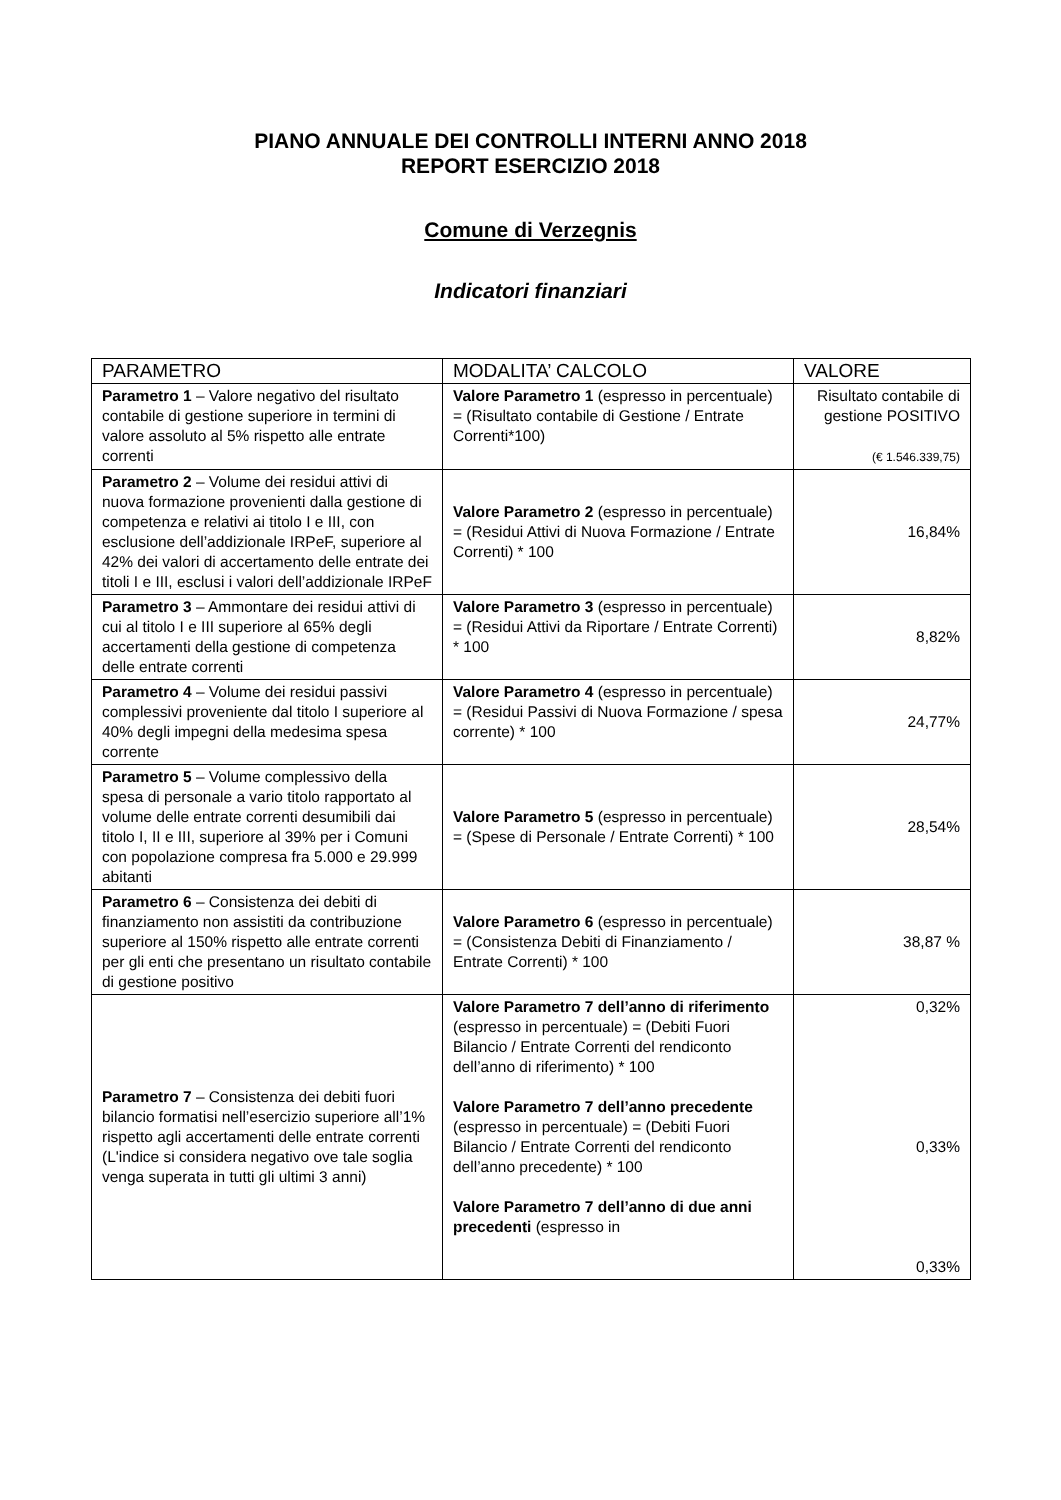PIANO ANNUALE DEI CONTROLLI INTERNI ANNO 2018
REPORT ESERCIZIO 2018
Comune di Verzegnis
Indicatori finanziari
| PARAMETRO | MODALITA’ CALCOLO | VALORE |
| --- | --- | --- |
| Parametro 1 – Valore negativo del risultato contabile di gestione superiore in termini di valore assoluto al 5% rispetto alle entrate correnti | Valore Parametro 1 (espresso in percentuale) = (Risultato contabile di Gestione / Entrate Correnti*100) | Risultato contabile di gestione POSITIVO (€ 1.546.339,75) |
| Parametro 2 – Volume dei residui attivi di nuova formazione provenienti dalla gestione di competenza e relativi ai titolo I e III, con esclusione dell’addizionale IRPeF, superiore al 42% dei valori di accertamento delle entrate dei titoli I e III, esclusi i valori dell’addizionale IRPeF | Valore Parametro 2 (espresso in percentuale) = (Residui Attivi di Nuova Formazione / Entrate Correnti) * 100 | 16,84% |
| Parametro 3 – Ammontare dei residui attivi di cui al titolo I e III superiore al 65% degli accertamenti della gestione di competenza delle entrate correnti | Valore Parametro 3 (espresso in percentuale) = (Residui Attivi da Riportare / Entrate Correnti) * 100 | 8,82% |
| Parametro 4 – Volume dei residui passivi complessivi proveniente dal titolo I superiore al 40% degli impegni della medesima spesa corrente | Valore Parametro 4 (espresso in percentuale) = (Residui Passivi di Nuova Formazione / spesa corrente) * 100 | 24,77% |
| Parametro 5 – Volume complessivo della spesa di personale a vario titolo rapportato al volume delle entrate correnti desumibili dai titolo I, II e III, superiore al 39% per i Comuni con popolazione compresa fra 5.000 e 29.999 abitanti | Valore Parametro 5 (espresso in percentuale) = (Spese di Personale / Entrate Correnti) * 100 | 28,54% |
| Parametro 6 – Consistenza dei debiti di finanziamento non assistiti da contribuzione superiore al 150% rispetto alle entrate correnti per gli enti che presentano un risultato contabile di gestione positivo | Valore Parametro 6 (espresso in percentuale) = (Consistenza Debiti di Finanziamento / Entrate Correnti) * 100 | 38,87 % |
| Parametro 7 – Consistenza dei debiti fuori bilancio formatisi nell’esercizio superiore all’1% rispetto agli accertamenti delle entrate correnti (L'indice si considera negativo ove tale soglia venga superata in tutti gli ultimi 3 anni) | Valore Parametro 7 dell’anno di riferimento (espresso in percentuale) = (Debiti Fuori Bilancio / Entrate Correnti del rendiconto dell’anno di riferimento) * 100 Valore Parametro 7 dell’anno precedente (espresso in percentuale) = (Debiti Fuori Bilancio / Entrate Correnti del rendiconto dell’anno precedente) * 100 Valore Parametro 7 dell’anno di due anni precedenti (espresso in | 0,32% 0,33% 0,33% |